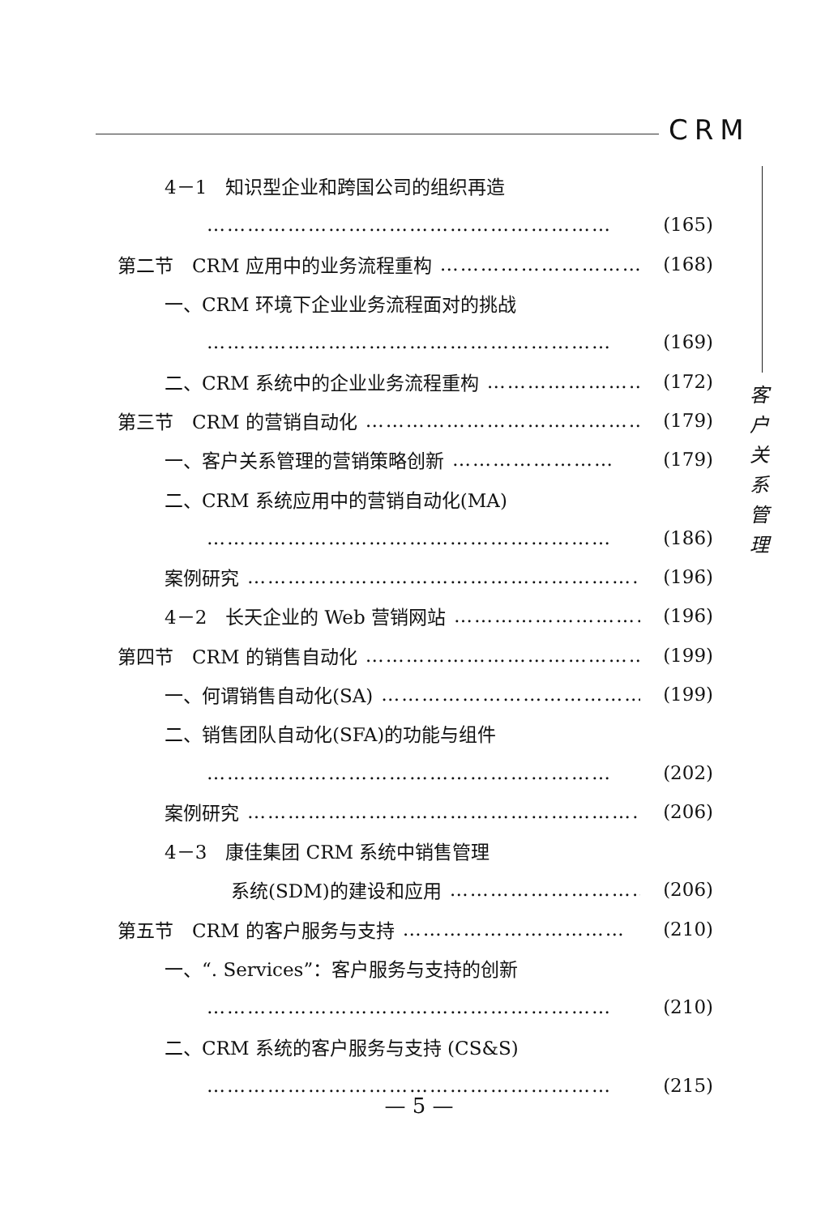CRM
客
户
关
系
管
理
4－1　知识型企业和跨国公司的组织再造
…………………………………………………… (165)
第二节　CRM 应用中的业务流程重构 …………………………… (168)
一、CRM 环境下企业业务流程面对的挑战
…………………………………………………… (169)
二、CRM 系统中的企业业务流程重构 …………………… (172)
第三节　CRM 的营销自动化 …………………………………… (179)
一、客户关系管理的营销策略创新 …………………… (179)
二、CRM 系统应用中的营销自动化(MA)
…………………………………………………… (186)
案例研究 …………………………………………………… (196)
4－2　长天企业的 Web 营销网站 ………………………… (196)
第四节　CRM 的销售自动化 …………………………………… (199)
一、何谓销售自动化(SA) …………………………………… (199)
二、销售团队自动化(SFA)的功能与组件
…………………………………………………… (202)
案例研究 …………………………………………………… (206)
4－3　康佳集团 CRM 系统中销售管理
系统(SDM)的建设和应用 ………………………… (206)
第五节　CRM 的客户服务与支持 …………………………… (210)
一、“. Services”：客户服务与支持的创新
…………………………………………………… (210)
二、CRM 系统的客户服务与支持 (CS&S)
…………………………………………………… (215)
— 5 —